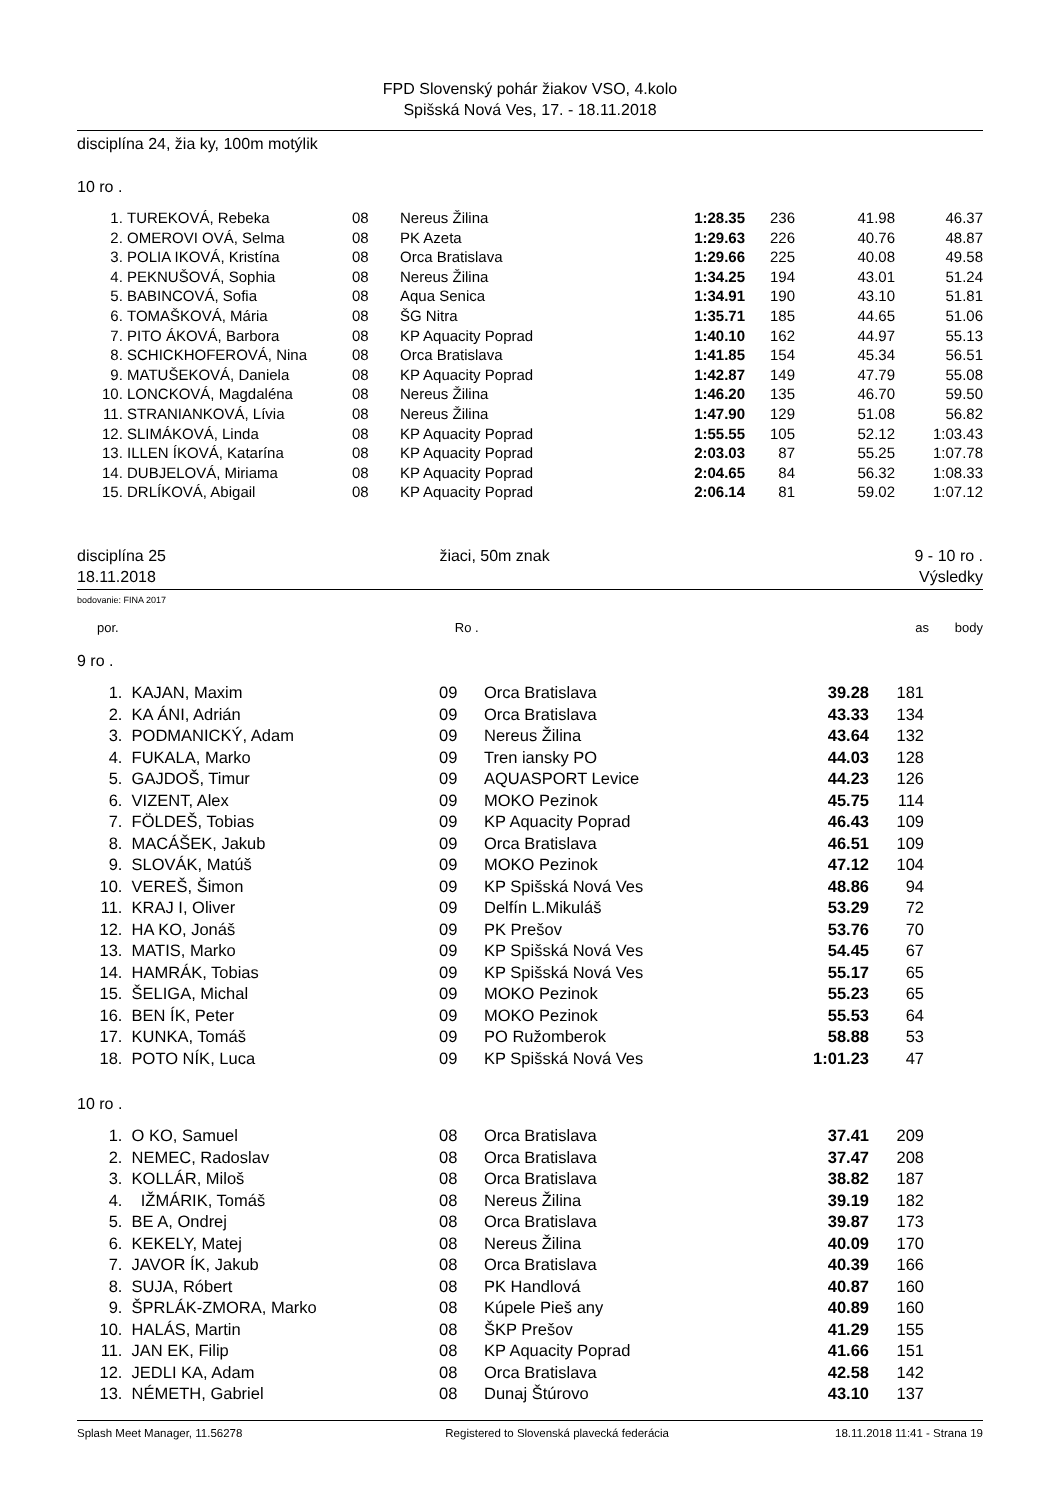FPD Slovenský pohár žiakov VSO, 4.kolo
Spišská Nová Ves, 17. - 18.11.2018
disciplína 24, žia ky, 100m motýlik
10 ro .
| 1. | TUREKOVÁ, Rebeka | 08 | Nereus Žilina | 1:28.35 | 236 | 41.98 | 46.37 |
| 2. | OMEROVI OVÁ, Selma | 08 | PK Azeta | 1:29.63 | 226 | 40.76 | 48.87 |
| 3. | POLIA IKOVÁ, Kristína | 08 | Orca Bratislava | 1:29.66 | 225 | 40.08 | 49.58 |
| 4. | PEKNUŠOVÁ, Sophia | 08 | Nereus Žilina | 1:34.25 | 194 | 43.01 | 51.24 |
| 5. | BABINCOVÁ, Sofia | 08 | Aqua Senica | 1:34.91 | 190 | 43.10 | 51.81 |
| 6. | TOMAŠKOVÁ, Mária | 08 | ŠG Nitra | 1:35.71 | 185 | 44.65 | 51.06 |
| 7. | PITO ÁKOVÁ, Barbora | 08 | KP Aquacity Poprad | 1:40.10 | 162 | 44.97 | 55.13 |
| 8. | SCHICKHOFEROVÁ, Nina | 08 | Orca Bratislava | 1:41.85 | 154 | 45.34 | 56.51 |
| 9. | MATUŠEKOVÁ, Daniela | 08 | KP Aquacity Poprad | 1:42.87 | 149 | 47.79 | 55.08 |
| 10. | LONCKOVÁ, Magdaléna | 08 | Nereus Žilina | 1:46.20 | 135 | 46.70 | 59.50 |
| 11. | STRANIANKOVÁ, Lívia | 08 | Nereus Žilina | 1:47.90 | 129 | 51.08 | 56.82 |
| 12. | SLIMÁKOVÁ, Linda | 08 | KP Aquacity Poprad | 1:55.55 | 105 | 52.12 | 1:03.43 |
| 13. | ILLEN ÍKOVÁ, Katarína | 08 | KP Aquacity Poprad | 2:03.03 | 87 | 55.25 | 1:07.78 |
| 14. | DUBJELOVÁ, Miriama | 08 | KP Aquacity Poprad | 2:04.65 | 84 | 56.32 | 1:08.33 |
| 15. | DRLÍKOVÁ, Abigail | 08 | KP Aquacity Poprad | 2:06.14 | 81 | 59.02 | 1:07.12 |
| disciplína 25 | žiaci, 50m znak | 9 - 10 ro . |
| 18.11.2018 | | Výsledky |
bodovanie: FINA 2017
| por. | Ro . | as | body | |
9 ro .
| 1. | KAJAN, Maxim | 09 | Orca Bratislava | 39.28 | 181 | |
| 2. | KA ÁNI, Adrián | 09 | Orca Bratislava | 43.33 | 134 | |
| 3. | PODMANICKÝ, Adam | 09 | Nereus Žilina | 43.64 | 132 | |
| 4. | FUKALA, Marko | 09 | Tren iansky PO | 44.03 | 128 | |
| 5. | GAJDOŠ, Timur | 09 | AQUASPORT Levice | 44.23 | 126 | |
| 6. | VIZENT, Alex | 09 | MOKO Pezinok | 45.75 | 114 | |
| 7. | FÖLDEŠ, Tobias | 09 | KP Aquacity Poprad | 46.43 | 109 | |
| 8. | MACÁŠEK, Jakub | 09 | Orca Bratislava | 46.51 | 109 | |
| 9. | SLOVÁK, Matúš | 09 | MOKO Pezinok | 47.12 | 104 | |
| 10. | VEREŠ, Šimon | 09 | KP Spišská Nová Ves | 48.86 | 94 | |
| 11. | KRAJ I, Oliver | 09 | Delfín L.Mikuláš | 53.29 | 72 | |
| 12. | HA KO, Jonáš | 09 | PK Prešov | 53.76 | 70 | |
| 13. | MATIS, Marko | 09 | KP Spišská Nová Ves | 54.45 | 67 | |
| 14. | HAMRÁK, Tobias | 09 | KP Spišská Nová Ves | 55.17 | 65 | |
| 15. | ŠELIGA, Michal | 09 | MOKO Pezinok | 55.23 | 65 | |
| 16. | BEN ÍK, Peter | 09 | MOKO Pezinok | 55.53 | 64 | |
| 17. | KUNKA, Tomáš | 09 | PO Ružomberok | 58.88 | 53 | |
| 18. | POTO NÍK, Luca | 09 | KP Spišská Nová Ves | 1:01.23 | 47 | |
10 ro .
| 1. | O KO, Samuel | 08 | Orca Bratislava | 37.41 | 209 | |
| 2. | NEMEC, Radoslav | 08 | Orca Bratislava | 37.47 | 208 | |
| 3. | KOLLÁR, Miloš | 08 | Orca Bratislava | 38.82 | 187 | |
| 4. | IŽMÁRIK, Tomáš | 08 | Nereus Žilina | 39.19 | 182 | |
| 5. | BE A, Ondrej | 08 | Orca Bratislava | 39.87 | 173 | |
| 6. | KEKELY, Matej | 08 | Nereus Žilina | 40.09 | 170 | |
| 7. | JAVOR ÍK, Jakub | 08 | Orca Bratislava | 40.39 | 166 | |
| 8. | SUJA, Róbert | 08 | PK Handlová | 40.87 | 160 | |
| 9. | ŠPRLÁK-ZMORA, Marko | 08 | Kúpele Pieš any | 40.89 | 160 | |
| 10. | HALÁS, Martin | 08 | ŠKP Prešov | 41.29 | 155 | |
| 11. | JAN EK, Filip | 08 | KP Aquacity Poprad | 41.66 | 151 | |
| 12. | JEDLI KA, Adam | 08 | Orca Bratislava | 42.58 | 142 | |
| 13. | NÉMETH, Gabriel | 08 | Dunaj Štúrovo | 43.10 | 137 | |
| Splash Meet Manager, 11.56278 | Registered to Slovenská plavecká federácia | 18.11.2018 11:41 - Strana 19 |